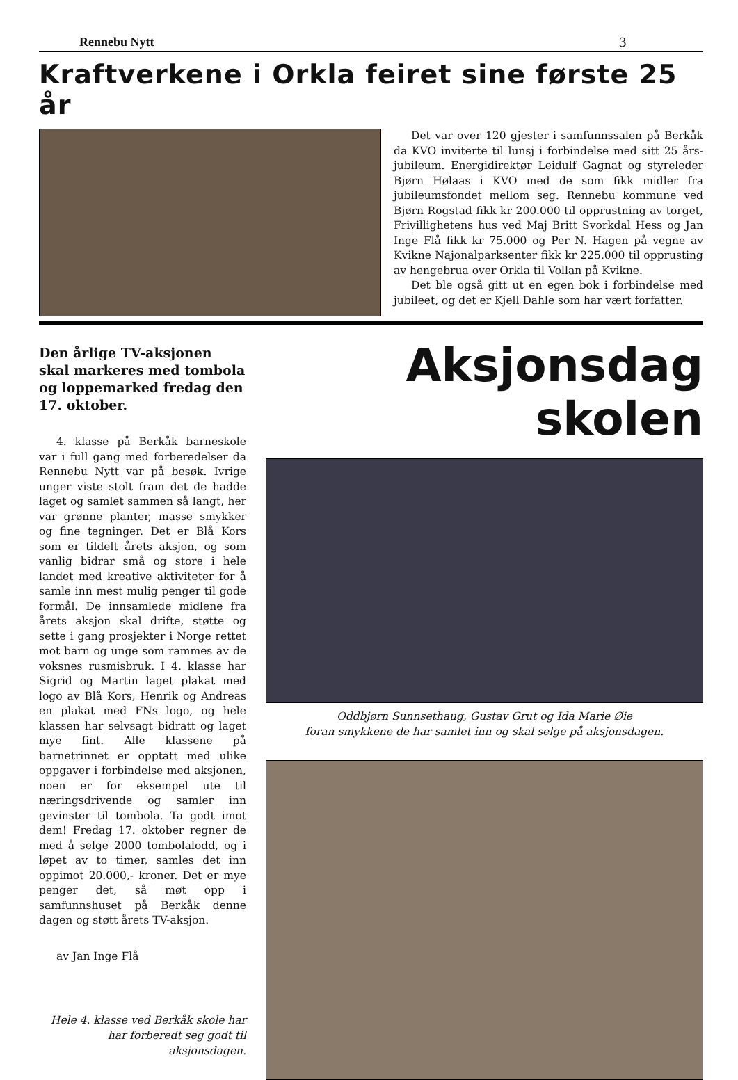Rennebu Nytt 3
Kraftverkene i Orkla feiret sine første 25 år
Det var over 120 gjester i samfunnssalen på Berkåk da KVO inviterte til lunsj i forbindelse med sitt 25 års-jubileum. Energidirektør Leidulf Gagnat og styreleder Bjørn Hølaas i KVO med de som fikk midler fra jubileumsfondet mellom seg. Rennebu kommune ved Bjørn Rogstad fikk kr 200.000 til opprustning av torget, Frivillighetens hus ved Maj Britt Svorkdal Hess og Jan Inge Flå fikk kr 75.000 og Per N. Hagen på vegne av Kvikne Najonalparksenter fikk kr 225.000 til opprusting av hengebrua over Orkla til Vollan på Kvikne.
Det ble også gitt ut en egen bok i forbindelse med jubileet, og det er Kjell Dahle som har vært forfatter.
Den årlige TV-aksjonen skal markeres med tombola og loppemarked fredag den 17. oktober.
4. klasse på Berkåk barneskole var i full gang med forberedelser da Rennebu Nytt var på besøk. Ivrige unger viste stolt fram det de hadde laget og samlet sammen så langt, her var grønne planter, masse smykker og fine tegninger. Det er Blå Kors som er tildelt årets aksjon, og som vanlig bidrar små og store i hele landet med kreative aktiviteter for å samle inn mest mulig penger til gode formål. De innsamlede midlene fra årets aksjon skal drifte, støtte og sette i gang prosjekter i Norge rettet mot barn og unge som rammes av de voksnes rusmisbruk. I 4. klasse har Sigrid og Martin laget plakat med logo av Blå Kors, Henrik og Andreas en plakat med FNs logo, og hele klassen har selvsagt bidratt og laget mye fint. Alle klassene på barnetrinnet er opptatt med ulike oppgaver i forbindelse med aksjonen, noen er for eksempel ute til næringsdrivende og samler inn gevinster til tombola. Ta godt imot dem! Fredag 17. oktober regner de med å selge 2000 tombolalodd, og i løpet av to timer, samles det inn oppimot 20.000,- kroner. Det er mye penger det, så møt opp i samfunnshuset på Berkåk denne dagen og støtt årets TV-aksjon.
av Jan Inge Flå
Hele 4. klasse ved Berkåk skole har har forberedt seg godt til aksjonsdagen.
Aksjonsdag skolen
Oddbjørn Sunnsethaug, Gustav Grut og Ida Marie Øie
foran smykkene de har samlet inn og skal selge på aksjonsdagen.